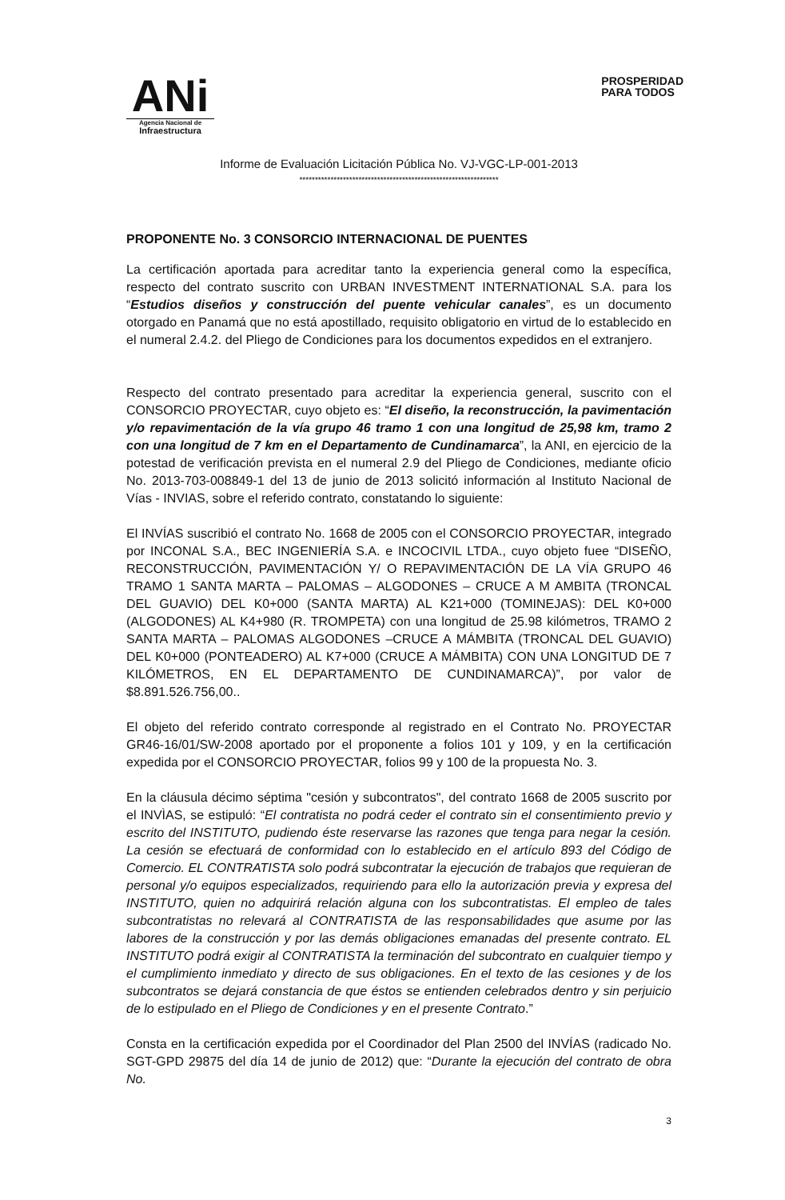ANi
Agencia Nacional de
Infraestructura
PROSPERIDAD
PARA TODOS
Informe de Evaluación Licitación Pública No. VJ-VGC-LP-001-2013
****************************************************************
PROPONENTE No. 3 CONSORCIO INTERNACIONAL DE PUENTES
La certificación aportada para acreditar tanto la experiencia general como la específica, respecto del contrato suscrito con URBAN INVESTMENT INTERNATIONAL S.A. para los “Estudios diseños y construcción del puente vehicular canales”, es un documento otorgado en Panamá que no está apostillado, requisito obligatorio en virtud de lo establecido en el numeral 2.4.2. del Pliego de Condiciones para los documentos expedidos en el extranjero.
Respecto del contrato presentado para acreditar la experiencia general, suscrito con el CONSORCIO PROYECTAR, cuyo objeto es: “El diseño, la reconstrucción, la pavimentación y/o repavimentación de la vía grupo 46 tramo 1 con una longitud de 25,98 km, tramo 2 con una longitud de 7 km en el Departamento de Cundinamarca”, la ANI, en ejercicio de la potestad de verificación prevista en el numeral 2.9 del Pliego de Condiciones, mediante oficio No. 2013-703-008849-1 del 13 de junio de 2013 solicitó información al Instituto Nacional de Vías - INVIAS, sobre el referido contrato, constatando lo siguiente:
El INVÍAS suscribió el contrato No. 1668 de 2005 con el CONSORCIO PROYECTAR, integrado por INCONAL S.A., BEC INGENIERÍA S.A. e INCOCIVIL LTDA., cuyo objeto fuee “DISEÑO, RECONSTRUCCIÓN, PAVIMENTACIÓN Y/ O REPAVIMENTACIÓN DE LA VÍA GRUPO 46 TRAMO 1 SANTA MARTA – PALOMAS – ALGODONES – CRUCE A M AMBITA (TRONCAL DEL GUAVIO) DEL K0+000 (SANTA MARTA) AL K21+000 (TOMINEJAS): DEL K0+000 (ALGODONES) AL K4+980 (R. TROMPETA) con una longitud de 25.98 kilómetros, TRAMO 2 SANTA MARTA – PALOMAS ALGODONES –CRUCE A MÁMBITA (TRONCAL DEL GUAVIO) DEL K0+000 (PONTEADERO) AL K7+000 (CRUCE A MÁMBITA) CON UNA LONGITUD DE 7 KILÓMETROS, EN EL DEPARTAMENTO DE CUNDINAMARCA)”, por valor de $8.891.526.756,00..
El objeto del referido contrato corresponde al registrado en el Contrato No. PROYECTAR GR46-16/01/SW-2008 aportado por el proponente a folios 101 y 109, y en la certificación expedida por el CONSORCIO PROYECTAR, folios 99 y 100 de la propuesta No. 3.
En la cláusula décimo séptima "cesión y subcontratos", del contrato 1668 de 2005 suscrito por el INVÌAS, se estipuló: “El contratista no podrá ceder el contrato sin el consentimiento previo y escrito del INSTITUTO, pudiendo éste reservarse las razones que tenga para negar la cesión. La cesión se efectuará de conformidad con lo establecido en el artículo 893 del Código de Comercio. EL CONTRATISTA solo podrá subcontratar la ejecución de trabajos que requieran de personal y/o equipos especializados, requiriendo para ello la autorización previa y expresa del INSTITUTO, quien no adquirirá relación alguna con los subcontratistas. El empleo de tales subcontratistas no relevará al CONTRATISTA de las responsabilidades que asume por las labores de la construcción y por las demás obligaciones emanadas del presente contrato. EL INSTITUTO podrá exigir al CONTRATISTA la terminación del subcontrato en cualquier tiempo y el cumplimiento inmediato y directo de sus obligaciones. En el texto de las cesiones y de los subcontratos se dejará constancia de que éstos se entienden celebrados dentro y sin perjuicio de lo estipulado en el Pliego de Condiciones y en el presente Contrato.”
Consta en la certificación expedida por el Coordinador del Plan 2500 del INVÍAS (radicado No. SGT-GPD 29875 del día 14 de junio de 2012) que: “Durante la ejecución del contrato de obra No.
3